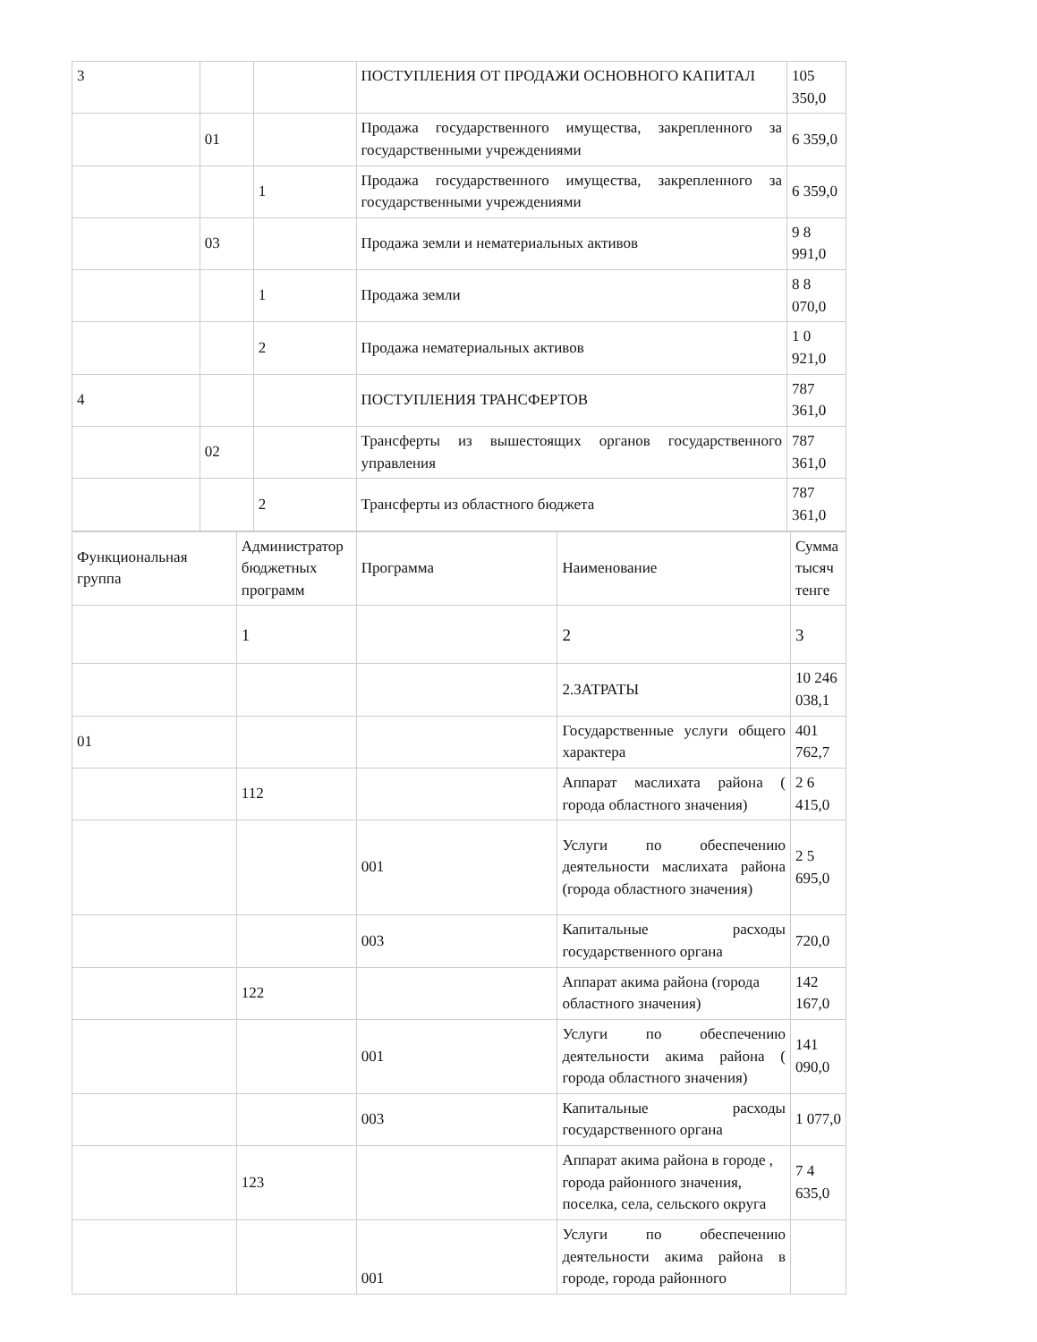| 3 | | | ПОСТУПЛЕНИЯ ОТ ПРОДАЖИ ОСНОВНОГО КАПИТАЛ | 105 350,0 |
| | 01 | | Продажа государственного имущества, закрепленного за государственными учреждениями | 6 359,0 |
| | | 1 | Продажа государственного имущества, закрепленного за государственными учреждениями | 6 359,0 |
| | 03 | | Продажа земли и нематериальных активов | 9 8 991,0 |
| | | 1 | Продажа земли | 8 8 070,0 |
| | | 2 | Продажа нематериальных активов | 1 0 921,0 |
| 4 | | | ПОСТУПЛЕНИЯ ТРАНСФЕРТОВ | 787 361,0 |
| | 02 | | Трансферты из вышестоящих органов государственного управления | 787 361,0 |
| | | 2 | Трансферты из областного бюджета | 787 361,0 |
| Функциональная группа | Администратор бюджетных программ | Программа | Наименование | Сумма тысяч тенге |
| | 1 | | 2 | 3 |
| | | | 2.ЗАТРАТЫ | 10 246 038,1 |
| 01 | | | Государственные услуги общего характера | 401 762,7 |
| | 112 | | Аппарат маслихата района ( города областного значения) | 2 6 415,0 |
| | | 001 | Услуги по обеспечению деятельности маслихата района (города областного значения) | 2 5 695,0 |
| | | 003 | Капитальные расходы государственного органа | 720,0 |
| | 122 | | Аппарат акима района (города областного значения) | 142 167,0 |
| | | 001 | Услуги по обеспечению деятельности акима района ( города областного значения) | 141 090,0 |
| | | 003 | Капитальные расходы государственного органа | 1 077,0 |
| | 123 | | Аппарат акима района в городе , города районного значения, поселка, села, сельского округа | 7 4 635,0 |
| | | 001 | Услуги по обеспечению деятельности акима района в городе, города районного | |